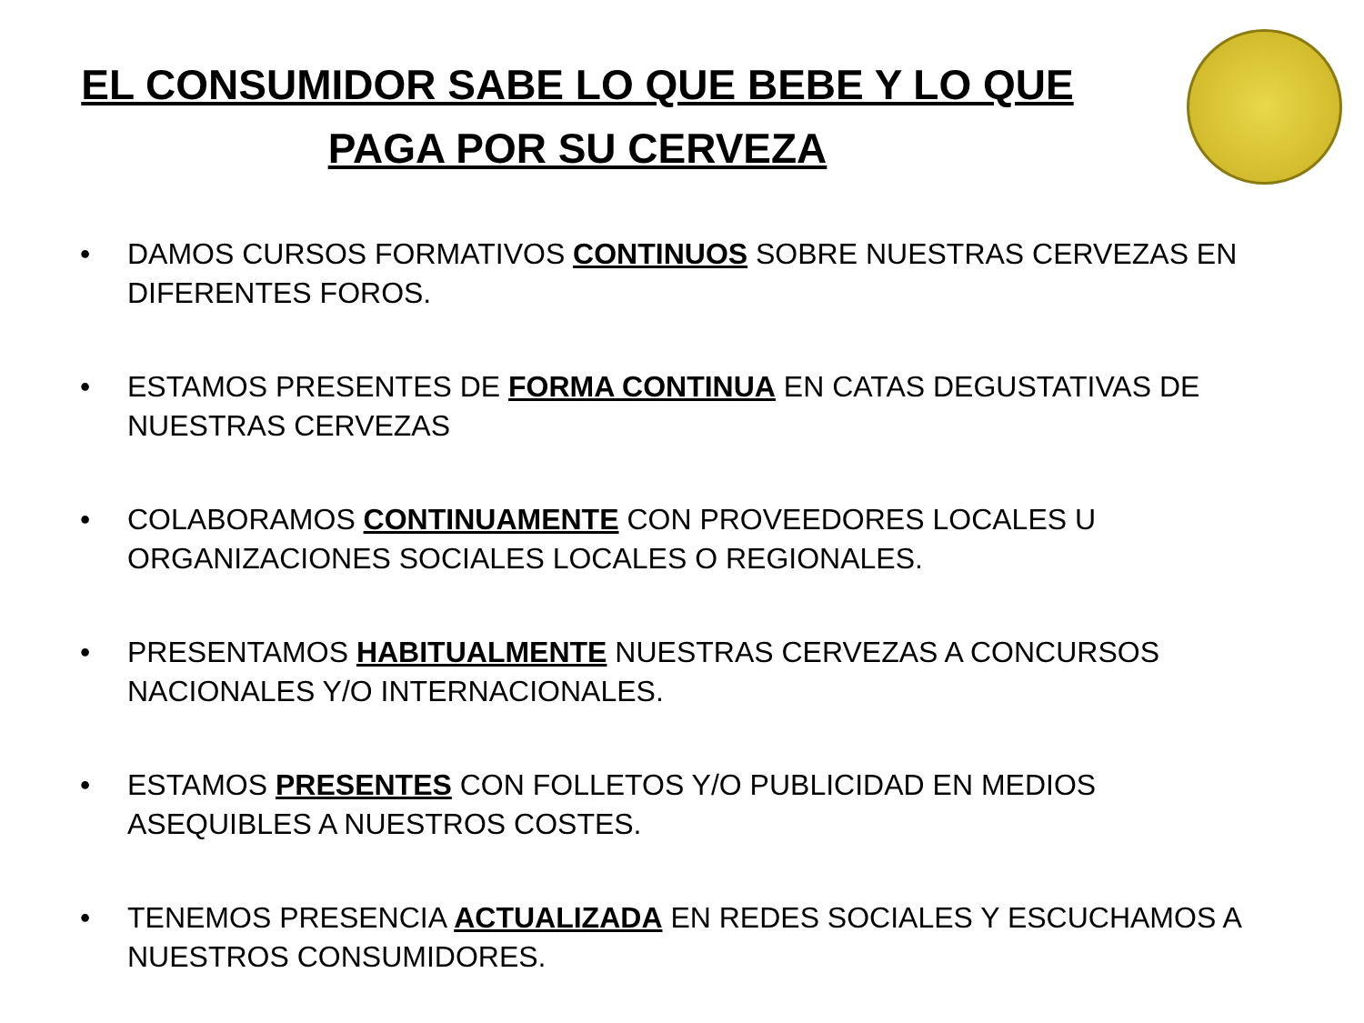EL CONSUMIDOR SABE LO QUE BEBE Y LO QUE
PAGA POR SU CERVEZA
• DAMOS CURSOS FORMATIVOS CONTINUOS SOBRE NUESTRAS CERVEZAS EN DIFERENTES FOROS.
• ESTAMOS PRESENTES DE FORMA CONTINUA EN CATAS DEGUSTATIVAS DE NUESTRAS CERVEZAS
• COLABORAMOS CONTINUAMENTE CON PROVEEDORES LOCALES U ORGANIZACIONES SOCIALES LOCALES O REGIONALES.
• PRESENTAMOS HABITUALMENTE NUESTRAS CERVEZAS A CONCURSOS NACIONALES Y/O INTERNACIONALES.
• ESTAMOS PRESENTES CON FOLLETOS Y/O PUBLICIDAD EN MEDIOS ASEQUIBLES A NUESTROS COSTES.
• TENEMOS PRESENCIA ACTUALIZADA EN REDES SOCIALES Y ESCUCHAMOS A NUESTROS CONSUMIDORES.